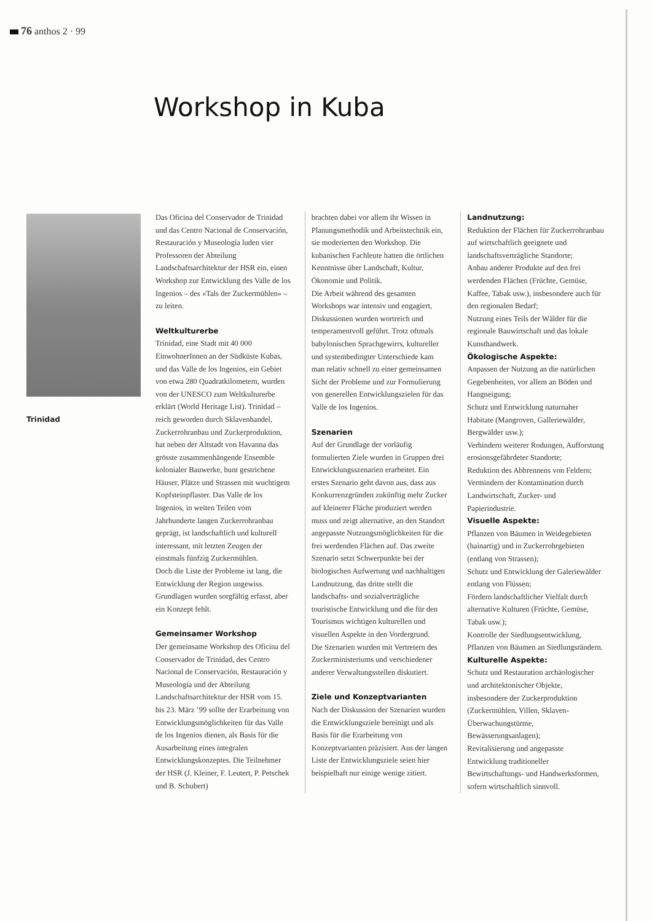76 anthos 2 · 99
Workshop in Kuba
Trinidad
Das Oficina del Conservador de Trinidad und das Centro Nacional de Conservación, Restauración y Museología luden vier Professoren der Abteilung Landschaftsarchitektur der HSR ein, einen Workshop zur Entwicklung des Valle de los Ingenios – des «Tals der Zuckermühlen» – zu leiten.
Weltkulturerbe
Trinidad, eine Stadt mit 40 000 EinwohnerInnen an der Südküste Kubas, und das Valle de los Ingenios, ein Gebiet von etwa 280 Quadratkilometern, wurden von der UNESCO zum Weltkulturerbe erklärt (World Heritage List). Trinidad – reich geworden durch Sklavenhandel, Zuckerrohranbau und Zuckerproduktion, hat neben der Altstadt von Havanna das grösste zusammenhängende Ensemble kolonialer Bauwerke, bunt gestrichene Häuser, Plätze und Strassen mit wuchtigem Kopfsteinpflaster. Das Valle de los Ingenios, in weiten Teilen vom Jahrhunderte langen Zuckerrohranbau geprägt, ist landschaftlich und kulturell interessant, mit letzten Zeugen der einstmals fünfzig Zuckermühlen.
Doch die Liste der Probleme ist lang, die Entwicklung der Region ungewiss. Grundlagen wurden sorgfältig erfasst, aber ein Konzept fehlt.
Gemeinsamer Workshop
Der gemeinsame Workshop des Oficina del Conservador de Trinidad, des Centro Nacional de Conservación, Restauración y Museología und der Abteilung Landschaftsarchitektur der HSR vom 15. bis 23. März ’99 sollte der Erarbeitung von Entwicklungsmöglichkeiten für das Valle de los Ingenios dienen, als Basis für die Ausarbeitung eines integralen Entwicklungskonzeptes. Die Teilnehmer der HSR (J. Kleiner, F. Leutert, P. Petschek und B. Schubert)
brachten dabei vor allem ihr Wissen in Planungsmethodik und Arbeitstechnik ein, sie moderierten den Workshop. Die kubanischen Fachleute hatten die örtlichen Kenntnisse über Landschaft, Kultur, Ökonomie und Politik.
Die Arbeit während des gesamten Workshops war intensiv und engagiert, Diskussionen wurden wortreich und temperamentvoll geführt. Trotz oftmals babylonischen Sprachgewirrs, kultureller und systembedingter Unterschiede kam man relativ schnell zu einer gemeinsamen Sicht der Probleme und zur Formulierung von generellen Entwicklungszielen für das Valle de los Ingenios.
Szenarien
Auf der Grundlage der vorläufig formulierten Ziele wurden in Gruppen drei Entwicklungsszenarien erarbeitet. Ein erstes Szenario geht davon aus, dass aus Konkurrenzgründen zukünftig mehr Zucker auf kleinerer Fläche produziert werden muss und zeigt alternative, an den Standort angepasste Nutzungsmöglichkeiten für die frei werdenden Flächen auf. Das zweite Szenario setzt Schwerpunkte bei der biologischen Aufwertung und nachhaltigen Landnutzung, das dritte stellt die landschafts- und sozialverträgliche touristische Entwicklung und die für den Tourismus wichtigen kulturellen und visuellen Aspekte in den Vordergrund.
Die Szenarien wurden mit Vertretern des Zuckerministeriums und verschiedener anderer Verwaltungsstellen diskutiert.
Ziele und Konzeptvarianten
Nach der Diskussion der Szenarien wurden die Entwicklungsziele bereinigt und als Basis für die Erarbeitung von Konzeptvarianten präzisiert. Aus der langen Liste der Entwicklungsziele seien hier beispielhaft nur einige wenige zitiert.
Landnutzung:
Reduktion der Flächen für Zuckerrohranbau auf wirtschaftlich geeignete und landschaftsverträgliche Standorte;
Anbau anderer Produkte auf den frei werdenden Flächen (Früchte, Gemüse, Kaffee, Tabak usw.), insbesondere auch für den regionalen Bedarf;
Nutzung eines Teils der Wälder für die regionale Bauwirtschaft und das lokale Kunsthandwerk.
Ökologische Aspekte:
Anpassen der Nutzung an die natürlichen Gegebenheiten, vor allem an Böden und Hangneigung;
Schutz und Entwicklung naturnaher Habitate (Mangroven, Galleriewälder, Bergwälder usw.);
Verhindern weiterer Rodungen, Aufforstung erosionsgefährdeter Standorte;
Reduktion des Abbrennens von Feldern;
Vermindern der Kontamination durch Landwirtschaft, Zucker- und Papierindustrie.
Visuelle Aspekte:
Pflanzen von Bäumen in Weidegebieten (hainartig) und in Zuckerrohrgebieten (entlang von Strassen);
Schutz und Entwicklung der Galeriewälder entlang von Flüssen;
Fördern landschaftlicher Vielfalt durch alternative Kulturen (Früchte, Gemüse, Tabak usw.);
Kontrolle der Siedlungsentwicklung, Pflanzen von Bäumen an Siedlungsrändern.
Kulturelle Aspekte:
Schutz und Restauration archäologischer und architektonischer Objekte, insbesondere der Zuckerproduktion (Zuckermühlen, Villen, Sklaven-Überwachungstürme, Bewässerungsanlagen);
Revitalisierung und angepasste Entwicklung traditioneller Bewirtschaftungs- und Handwerksformen, sofern wirtschaftlich sinnvoll.